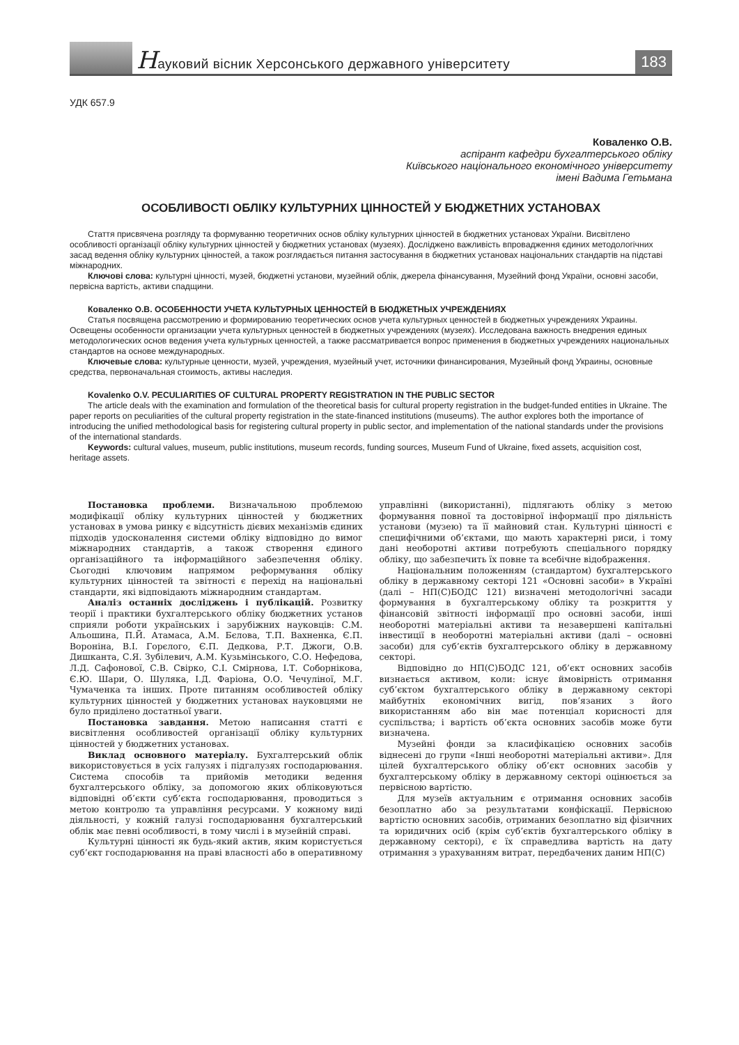Науковий вісник Херсонського державного університету
183
УДК 657.9
Коваленко О.В.
аспірант кафедри бухгалтерського обліку
Київського національного економічного університету
імені Вадима Гетьмана
ОСОБЛИВОСТІ ОБЛІКУ КУЛЬТУРНИХ ЦІННОСТЕЙ У БЮДЖЕТНИХ УСТАНОВАХ
Стаття присвячена розгляду та формуванню теоретичних основ обліку культурних цінностей в бюджетних установах України. Висвітлено особливості організації обліку культурних цінностей у бюджетних установах (музеях). Досліджено важливість впровадження єдиних методологічних засад ведення обліку культурних цінностей, а також розглядається питання застосування в бюджетних установах національних стандартів на підставі міжнародних.
Ключові слова: культурні цінності, музей, бюджетні установи, музейний облік, джерела фінансування, Музейний фонд України, основні засоби, первісна вартість, активи спадщини.
Коваленко О.В. ОСОБЕННОСТИ УЧЕТА КУЛЬТУРНЫХ ЦЕННОСТЕЙ В БЮДЖЕТНЫХ УЧРЕЖДЕНИЯХ
Статья посвящена рассмотрению и формированию теоретических основ учета культурных ценностей в бюджетных учреждениях Украины. Освещены особенности организации учета культурных ценностей в бюджетных учреждениях (музеях). Исследована важность внедрения единых методологических основ ведения учета культурных ценностей, а также рассматривается вопрос применения в бюджетных учреждениях национальных стандартов на основе международных.
Ключевые слова: культурные ценности, музей, учреждения, музейный учет, источники финансирования, Музейный фонд Украины, основные средства, первоначальная стоимость, активы наследия.
Kovalenko O.V. PECULIARITIES OF CULTURAL PROPERTY REGISTRATION IN THE PUBLIC SECTOR
The article deals with the examination and formulation of the theoretical basis for cultural property registration in the budget-funded entities in Ukraine. The paper reports on peculiarities of the cultural property registration in the state-financed institutions (museums). The author explores both the importance of introducing the unified methodological basis for registering cultural property in public sector, and implementation of the national standards under the provisions of the international standards.
Keywords: cultural values, museum, public institutions, museum records, funding sources, Museum Fund of Ukraine, fixed assets, acquisition cost, heritage assets.
Постановка проблеми. Визначальною проблемою модифікації обліку культурних цінностей у бюджетних установах в умова ринку є відсутність дієвих механізмів єдиних підходів удосконалення системи обліку відповідно до вимог міжнародних стандартів, а також створення єдиного організаційного та інформаційного забезпечення обліку. Сьогодні ключовим напрямом реформування обліку культурних цінностей та звітності є перехід на національні стандарти, які відповідають міжнародним стандартам.
Аналіз останніх досліджень і публікацій. Розвитку теорії і практики бухгалтерського обліку бюджетних установ сприяли роботи українських і зарубіжних науковців: С.М. Альошина, П.Й. Атамаса, А.М. Бєлова, Т.П. Вахненка, Є.П. Вороніна, В.І. Горєлого, Є.П. Дедкова, Р.Т. Джоги, О.В. Дишканта, С.Я. Зубілевич, А.М. Кузьмінського, С.О. Нефедова, Л.Д. Сафонової, С.В. Свірко, С.І. Смірнова, І.Т. Соборнікова, Є.Ю. Шари, О. Шуляка, І.Д. Фаріона, О.О. Чечуліної, М.Г. Чумаченка та інших. Проте питанням особливостей обліку культурних цінностей у бюджетних установах науковцями не було приділено достатньої уваги.
Постановка завдання. Метою написання статті є висвітлення особливостей організації обліку культурних цінностей у бюджетних установах.
Виклад основного матеріалу. Бухгалтерський облік використовується в усіх галузях і підгалузях господарювання. Система способів та прийомів методики ведення бухгалтерського обліку, за допомогою яких обліковуються відповідні об’єкти суб’єкта господарювання, проводиться з метою контролю та управління ресурсами. У кожному виді діяльності, у кожній галузі господарювання бухгалтерський облік має певні особливості, в тому числі і в музейній справі.
Культурні цінності як будь-який актив, яким користується суб’єкт господарювання на праві власності або в оперативному управлінні (використанні), підлягають обліку з метою формування повної та достовірної інформації про діяльність установи (музею) та її майновий стан. Культурні цінності є специфічними об’єктами, що мають характерні риси, і тому дані необоротні активи потребують спеціального порядку обліку, що забезпечить їх повне та всебічне відображення.
Національним положенням (стандартом) бухгалтерського обліку в державному секторі 121 «Основні засоби» в Україні (далі – НП(С)БОДС 121) визначені методологічні засади формування в бухгалтерському обліку та розкриття у фінансовій звітності інформації про основні засоби, інші необоротні матеріальні активи та незавершені капітальні інвестиції в необоротні матеріальні активи (далі – основні засоби) для суб’єктів бухгалтерського обліку в державному секторі.
Відповідно до НП(С)БОДС 121, об’єкт основних засобів визнається активом, коли: існує ймовірність отримання суб’єктом бухгалтерського обліку в державному секторі майбутніх економічних вигід, пов’язаних з його використанням або він має потенціал корисності для суспільства; і вартість об’єкта основних засобів може бути визначена.
Музейні фонди за класифікацією основних засобів віднесені до групи «Інші необоротні матеріальні активи». Для цілей бухгалтерського обліку об’єкт основних засобів у бухгалтерському обліку в державному секторі оцінюється за первісною вартістю.
Для музеїв актуальним є отримання основних засобів безоплатно або за результатами конфіскації. Первісною вартістю основних засобів, отриманих безоплатно від фізичних та юридичних осіб (крім суб’єктів бухгалтерського обліку в державному секторі), є їх справедлива вартість на дату отримання з урахуванням витрат, передбачених даним НП(С)